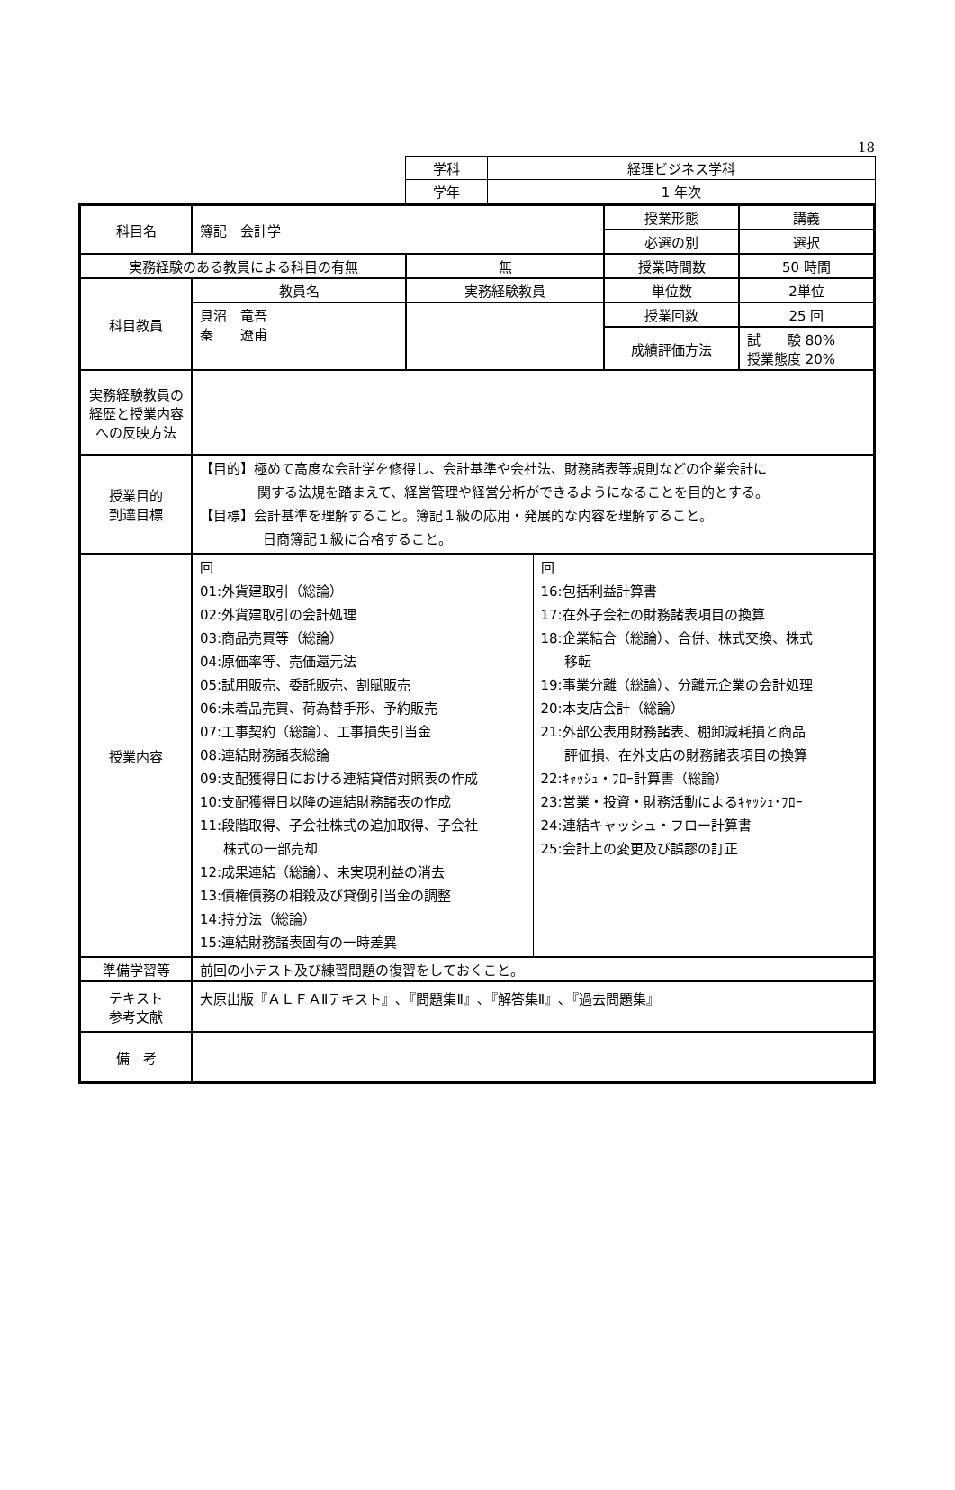18
| 学科 | 経理ビジネス学科 |
| 学年 | 1 年次 |
| 科目名 | 簿記 会計学 | | 授業形態 | 講義 |
| | | | 必選の別 | 選択 |
| 実務経験のある教員による科目の有無 | | 無 | 授業時間数 | 50 時間 |
| 科目教員 | 教員名 | 実務経験教員 | 単位数 | 2単位 |
| | 貝沼 竜吾 秦 遼甫 | | 授業回数 | 25 回 |
| | | | 成績評価方法 | 試 験 80% 授業態度 20% |
| 実務経験教員の経歴と授業内容への反映方法 | | | | |
| 授業目的 到達目標 | 【目的】極めて高度な会計学を修得し、会計基準や会社法、財務諸表等規則などの企業会計に 関する法規を踏まえて、経営管理や経営分析ができるようになることを目的とする。 【目標】会計基準を理解すること。簿記１級の応用・発展的な内容を理解すること。 日商簿記１級に合格すること。 | | | |
| 授業内容 | / 回 01:外貨建取引（総論） 02:外貨建取引の会計処理 03:商品売買等（総論） 04:原価率等、売価還元法 05:試用販売、委託販売、割賦販売 06:未着品売買、荷為替手形、予約販売 07:工事契約（総論）、工事損失引当金 08:連結財務諸表総論 09:支配獲得日における連結貸借対照表の作成 10:支配獲得日以降の連結財務諸表の作成 11:段階取得、子会社株式の追加取得、子会社 株式の一部売却 12:成果連結（総論）、未実現利益の消去 13:債権債務の相殺及び貸倒引当金の調整 14:持分法（総論） 15:連結財務諸表固有の一時差異 / 回 16:包括利益計算書 17:在外子会社の財務諸表項目の換算 18:企業結合（総論）、合併、株式交換、株式 移転 19:事業分離（総論）、分離元企業の会計処理 20:本支店会計（総論） 21:外部公表用財務諸表、棚卸減耗損と商品 評価損、在外支店の財務諸表項目の換算 22:ｷｬｯｼｭ・ﾌﾛｰ計算書（総論） 23:営業・投資・財務活動によるｷｬｯｼｭ･ﾌﾛｰ 24:連結キャッシュ・フロー計算書 25:会計上の変更及び誤謬の訂正 / | | | |
| 準備学習等 | 前回の小テスト及び練習問題の復習をしておくこと。 | | | |
| テキスト 参考文献 | 大原出版『ＡＬＦＡⅡテキスト』､『問題集Ⅱ』､『解答集Ⅱ』､『過去問題集』 | | | |
| 備 考 | | | | |